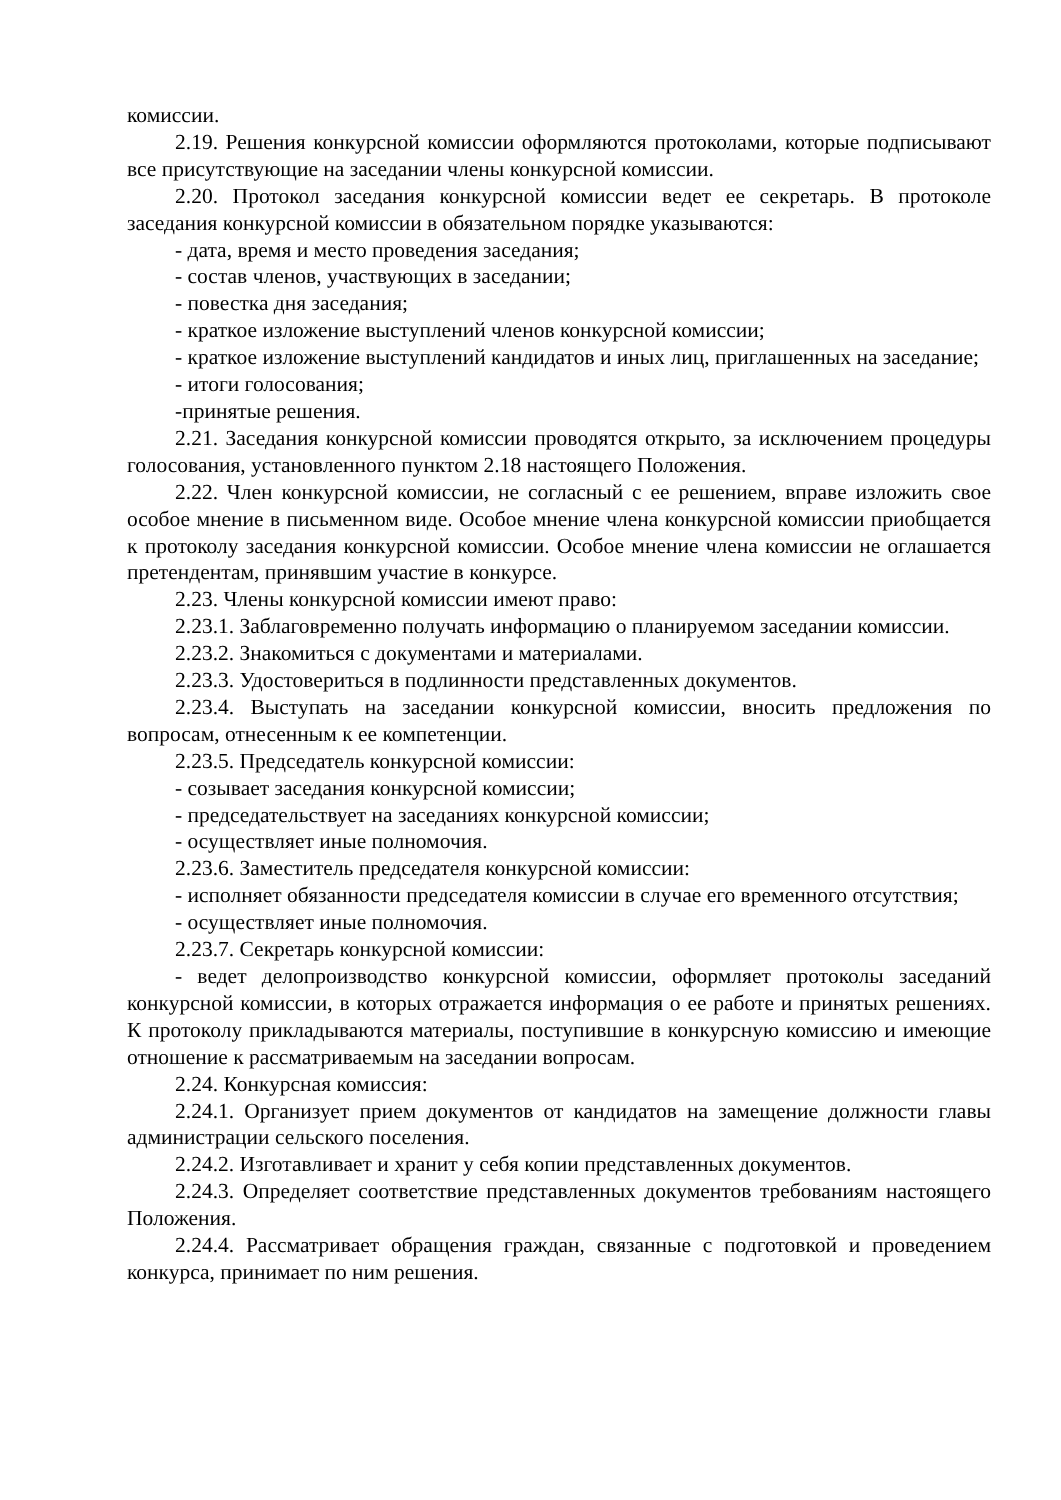комиссии.
2.19. Решения конкурсной комиссии оформляются протоколами, которые подписывают все присутствующие на заседании члены конкурсной комиссии.
2.20. Протокол заседания конкурсной комиссии ведет ее секретарь. В протоколе заседания конкурсной комиссии в обязательном порядке указываются:
- дата, время и место проведения заседания;
- состав членов, участвующих в заседании;
- повестка дня заседания;
- краткое изложение выступлений членов конкурсной комиссии;
- краткое изложение выступлений кандидатов и иных лиц, приглашенных на заседание;
- итоги голосования;
-принятые решения.
2.21. Заседания конкурсной комиссии проводятся открыто, за исключением процедуры голосования, установленного пунктом 2.18 настоящего Положения.
2.22. Член конкурсной комиссии, не согласный с ее решением, вправе изложить свое особое мнение в письменном виде. Особое мнение члена конкурсной комиссии приобщается к протоколу заседания конкурсной комиссии. Особое мнение члена комиссии не оглашается претендентам, принявшим участие в конкурсе.
2.23. Члены конкурсной комиссии имеют право:
2.23.1. Заблаговременно получать информацию о планируемом заседании комиссии.
2.23.2. Знакомиться с документами и материалами.
2.23.3. Удостовериться в подлинности представленных документов.
2.23.4. Выступать на заседании конкурсной комиссии, вносить предложения по вопросам, отнесенным к ее компетенции.
2.23.5. Председатель конкурсной комиссии:
- созывает заседания конкурсной комиссии;
- председательствует на заседаниях конкурсной комиссии;
- осуществляет иные полномочия.
2.23.6. Заместитель председателя конкурсной комиссии:
- исполняет обязанности председателя комиссии в случае его временного отсутствия;
- осуществляет иные полномочия.
2.23.7. Секретарь конкурсной комиссии:
- ведет делопроизводство конкурсной комиссии, оформляет протоколы заседаний конкурсной комиссии, в которых отражается информация о ее работе и принятых решениях. К протоколу прикладываются материалы, поступившие в конкурсную комиссию и имеющие отношение к рассматриваемым на заседании вопросам.
2.24. Конкурсная комиссия:
2.24.1. Организует прием документов от кандидатов на замещение должности главы администрации сельского поселения.
2.24.2. Изготавливает и хранит у себя копии представленных документов.
2.24.3. Определяет соответствие представленных документов требованиям настоящего Положения.
2.24.4. Рассматривает обращения граждан, связанные с подготовкой и проведением конкурса, принимает по ним решения.